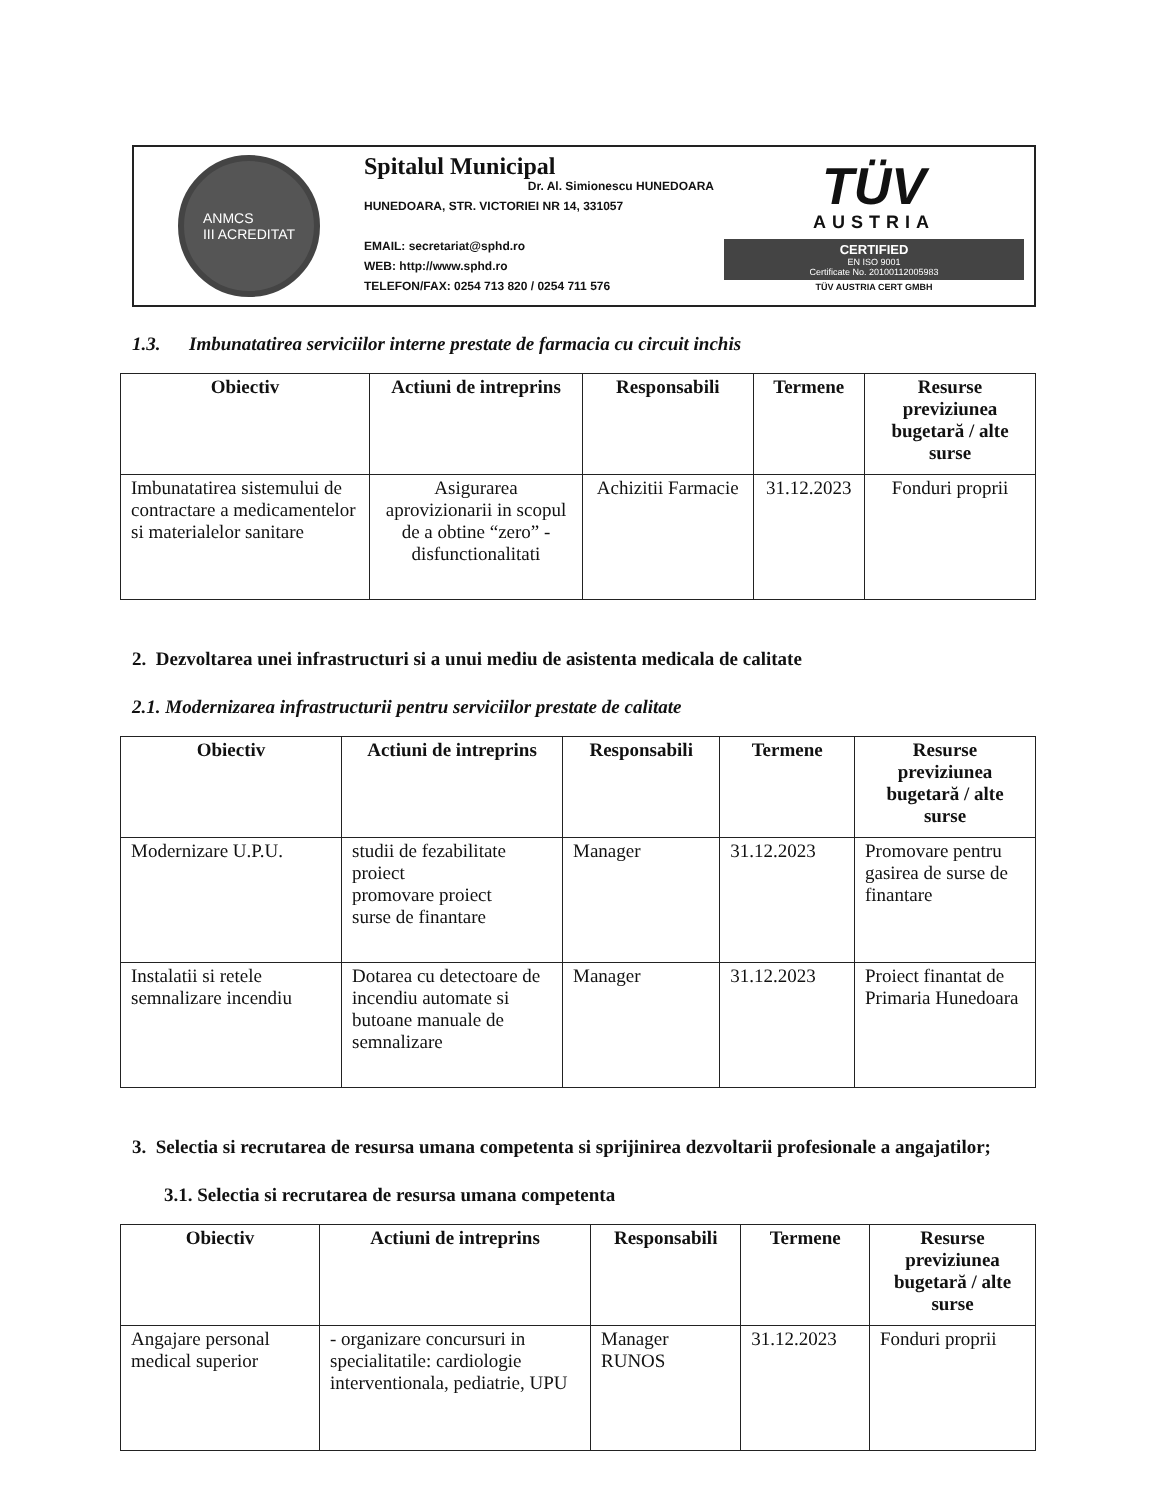ANMCS
III ACREDITAT
Spitalul Municipal
Dr. Al. Simionescu HUNEDOARA
HUNEDOARA, STR. VICTORIEI NR 14, 331057
EMAIL: secretariat@sphd.ro
WEB: http://www.sphd.ro
TELEFON/FAX: 0254 713 820 / 0254 711 576
TÜV
AUSTRIA
CERTIFIED
EN ISO 9001
Certificate No. 20100112005983
TÜV AUSTRIA CERT GMBH
1.3. Imbunatatirea serviciilor interne prestate de farmacia cu circuit inchis
| Obiectiv | Actiuni de intreprins | Responsabili | Termene | Resurse previziunea bugetară / alte surse |
| --- | --- | --- | --- | --- |
| Imbunatatirea sistemului de contractare a medicamentelor si materialelor sanitare | Asigurarea aprovizionarii in scopul de a obtine “zero” - disfunctionalitati | Achizitii Farmacie | 31.12.2023 | Fonduri proprii |
2. Dezvoltarea unei infrastructuri si a unui mediu de asistenta medicala de calitate
2.1. Modernizarea infrastructurii pentru serviciilor prestate de calitate
| Obiectiv | Actiuni de intreprins | Responsabili | Termene | Resurse previziunea bugetară / alte surse |
| --- | --- | --- | --- | --- |
| Modernizare U.P.U. | studii de fezabilitate proiect promovare proiect surse de finantare | Manager | 31.12.2023 | Promovare pentru gasirea de surse de finantare |
| Instalatii si retele semnalizare incendiu | Dotarea cu detectoare de incendiu automate si butoane manuale de semnalizare | Manager | 31.12.2023 | Proiect finantat de Primaria Hunedoara |
3. Selectia si recrutarea de resursa umana competenta si sprijinirea dezvoltarii profesionale a angajatilor;
3.1. Selectia si recrutarea de resursa umana competenta
| Obiectiv | Actiuni de intreprins | Responsabili | Termene | Resurse previziunea bugetară / alte surse |
| --- | --- | --- | --- | --- |
| Angajare personal medical superior | - organizare concursuri in specialitatile: cardiologie interventionala, pediatrie, UPU | Manager RUNOS | 31.12.2023 | Fonduri proprii |